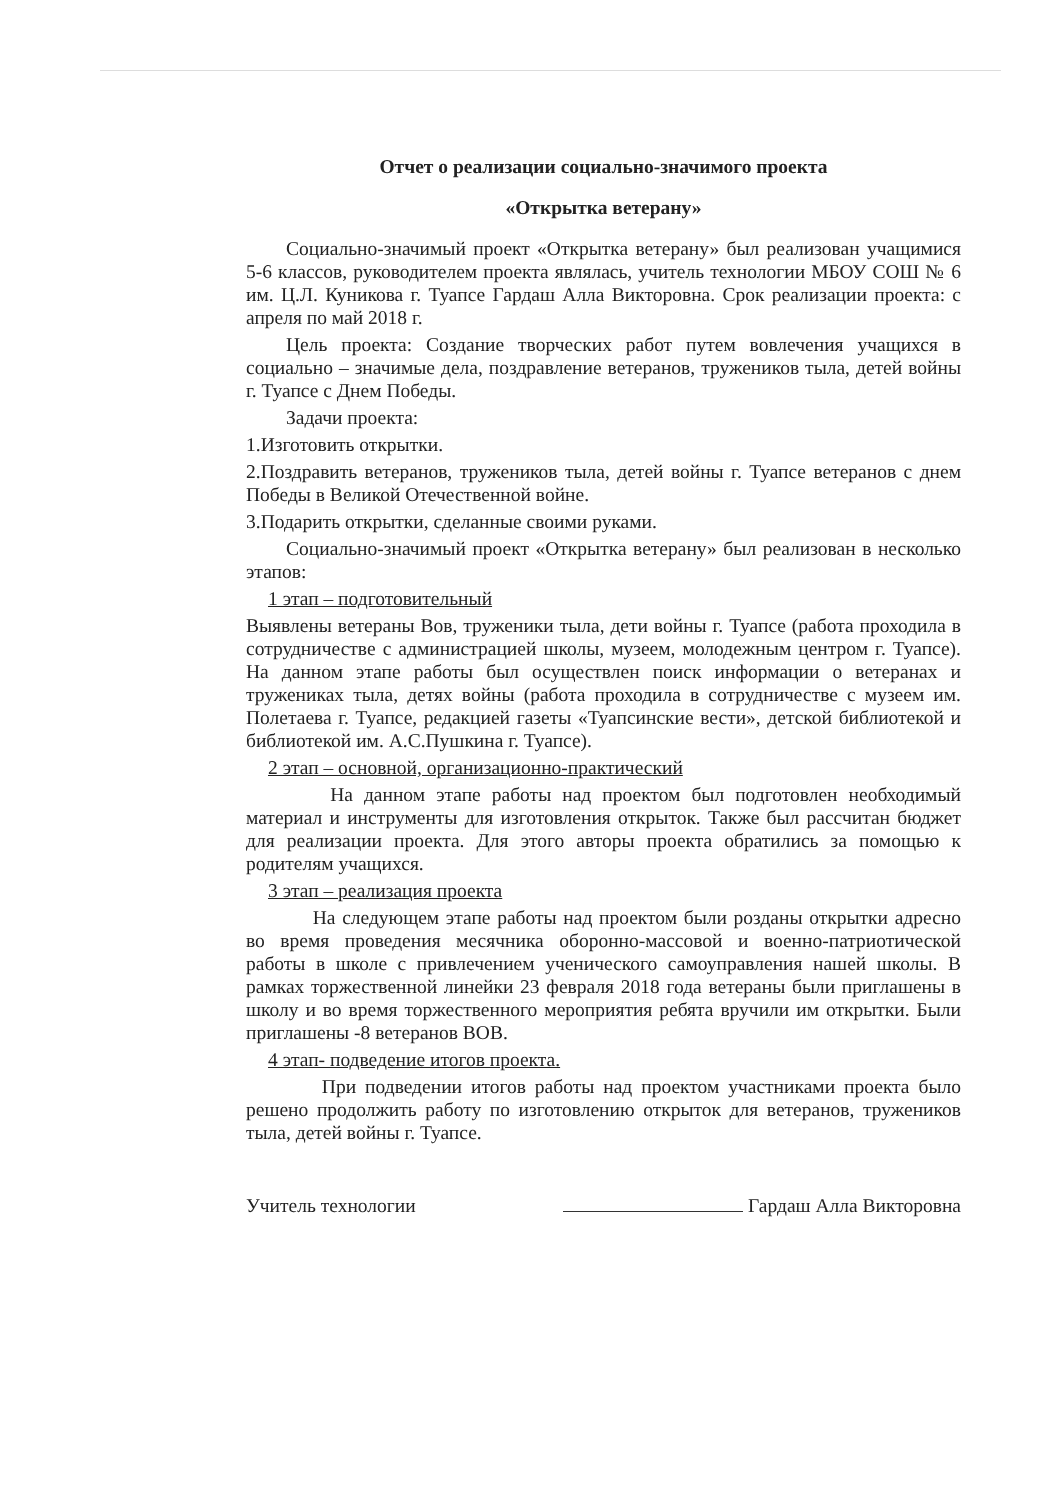Отчет о реализации социально-значимого проекта
«Открытка ветерану»
Социально-значимый проект «Открытка ветерану» был реализован учащимися 5-6 классов, руководителем проекта являлась, учитель технологии МБОУ СОШ № 6 им. Ц.Л. Куникова г. Туапсе Гардаш Алла Викторовна. Срок реализации проекта: с апреля по май 2018 г.
Цель проекта: Создание творческих работ путем вовлечения учащихся в социально – значимые дела, поздравление ветеранов, тружеников тыла, детей войны г. Туапсе с Днем Победы.
Задачи проекта:
1.Изготовить открытки.
2.Поздравить ветеранов, тружеников тыла, детей войны г. Туапсе ветеранов с днем Победы в Великой Отечественной войне.
3.Подарить открытки, сделанные своими руками.
Социально-значимый проект «Открытка ветерану» был реализован в несколько этапов:
1 этап – подготовительный
Выявлены ветераны Вов, труженики тыла, дети войны г. Туапсе (работа проходила в сотрудничестве с администрацией школы, музеем, молодежным центром г. Туапсе). На данном этапе работы был осуществлен поиск информации о ветеранах и тружениках тыла, детях войны (работа проходила в сотрудничестве с музеем им. Полетаева г. Туапсе, редакцией газеты «Туапсинские вести», детской библиотекой и библиотекой им. А.С.Пушкина г. Туапсе).
2 этап – основной, организационно-практический
На данном этапе работы над проектом был подготовлен необходимый материал и инструменты для изготовления открыток. Также был рассчитан бюджет для реализации проекта. Для этого авторы проекта обратились за помощью к родителям учащихся.
3 этап – реализация проекта
На следующем этапе работы над проектом были розданы открытки адресно во время проведения месячника оборонно-массовой и военно-патриотической работы в школе с привлечением ученического самоуправления нашей школы. В рамках торжественной линейки 23 февраля 2018 года ветераны были приглашены в школу и во время торжественного мероприятия ребята вручили им открытки. Были приглашены -8 ветеранов ВОВ.
4 этап- подведение итогов проекта.
При подведении итогов работы над проектом участниками проекта было решено продолжить работу по изготовлению открыток для ветеранов, тружеников тыла, детей войны г. Туапсе.
Учитель технологии Гардаш Алла Викторовна